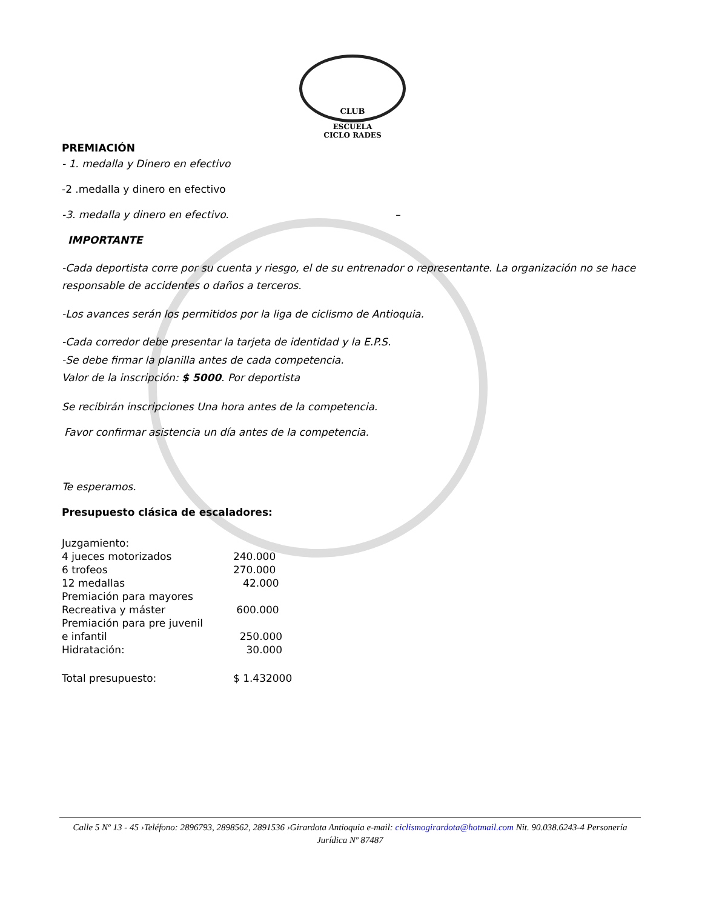CLUB
ESCUELA
CICLO RADES
PREMIACIÓN
- 1. medalla y Dinero en efectivo
-2 .medalla y dinero en efectivo
-3. medalla y dinero en efectivo. –
IMPORTANTE
-Cada deportista corre por su cuenta y riesgo, el de su entrenador o representante. La organización no se hace responsable de accidentes o daños a terceros.
-Los avances serán los permitidos por la liga de ciclismo de Antioquia.
-Cada corredor debe presentar la tarjeta de identidad y la E.P.S.
-Se debe firmar la planilla antes de cada competencia.
Valor de la inscripción: $ 5000. Por deportista
Se recibirán inscripciones Una hora antes de la competencia.
Favor confirmar asistencia un día antes de la competencia.
Te esperamos.
Presupuesto clásica de escaladores:
| Juzgamiento: | |
| 4 jueces motorizados | 240.000 |
| 6 trofeos | 270.000 |
| 12 medallas | 42.000 |
| Premiación para mayores | |
| Recreativa y máster | 600.000 |
| Premiación para pre juvenil | |
| e infantil | 250.000 |
| Hidratación: | 30.000 |
| Total presupuesto: | $ 1.432000 |
Calle 5 Nº 13 - 45 ›Teléfono: 2896793, 2898562, 2891536 ›Girardota Antioquia e-mail: ciclismogirardota@hotmail.com Nit. 90.038.6243-4 Personería Jurídica Nº 87487